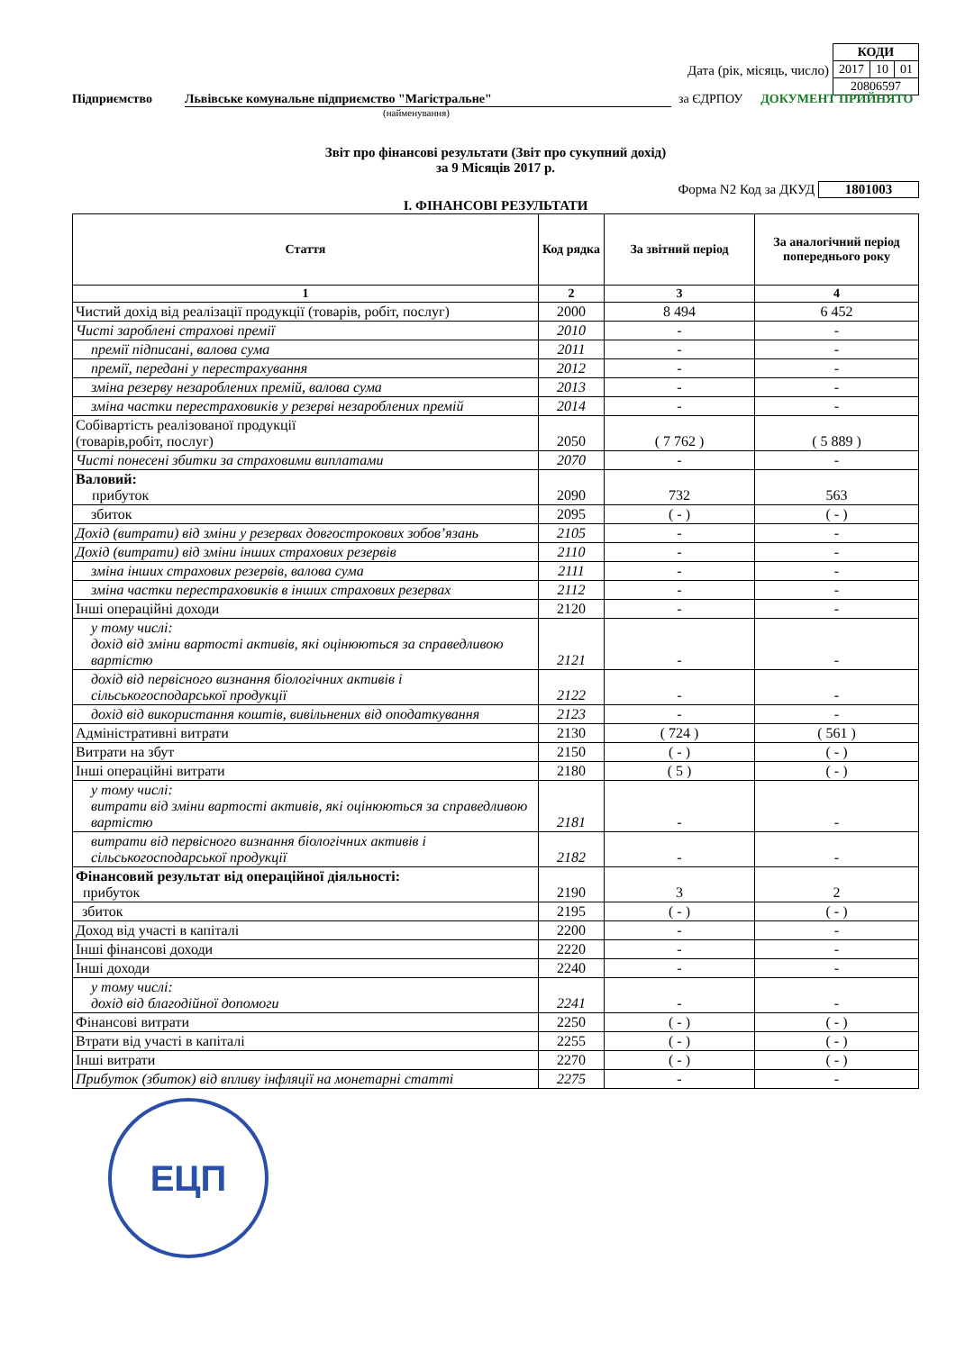Дата (рік, місяць, число)
| КОДИ | | |
| 2017 | 10 | 01 |
| 20806597 | | |
Підприємство Львівське комунальне підприємство "Магістральне" за ЄДРПОУ ДОКУМЕНТ ПРИЙНЯТО
(найменування)
Звіт про фінансові результати (Звіт про сукупний дохід)
за 9 Місяців 2017 р.
Форма N2 Код за ДКУД 1801003
І. ФІНАНСОВІ РЕЗУЛЬТАТИ
| Стаття | Код рядка | За звітний період | За аналогічний період попереднього року |
| --- | --- | --- | --- |
| 1 | 2 | 3 | 4 |
| Чистий дохід від реалізації продукції (товарів, робіт, послуг) | 2000 | 8 494 | 6 452 |
| Чисті зароблені страхові премії | 2010 | - | - |
| премії підписані, валова сума | 2011 | - | - |
| премії, передані у перестрахування | 2012 | - | - |
| зміна резерву незароблених премій, валова сума | 2013 | - | - |
| зміна частки перестраховиків у резерві незароблених премій | 2014 | - | - |
| Собівартість реалізованої продукції (товарів,робіт, послуг) | 2050 | ( 7 762 ) | ( 5 889 ) |
| Чисті понесені збитки за страховими виплатами | 2070 | - | - |
| Валовий: прибуток | 2090 | 732 | 563 |
| збиток | 2095 | ( - ) | ( - ) |
| Дохід (витрати) від зміни у резервах довгострокових зобов’язань | 2105 | - | - |
| Дохід (витрати) від зміни інших страхових резервів | 2110 | - | - |
| зміна інших страхових резервів, валова сума | 2111 | - | - |
| зміна частки перестраховиків в інших страхових резервах | 2112 | - | - |
| Інші операційні доходи | 2120 | - | - |
| у тому числі: дохід від зміни вартості активів, які оцінюються за справедливою вартістю | 2121 | - | - |
| дохід від первісного визнання біологічних активів і сільськогосподарської продукції | 2122 | - | - |
| дохід від використання коштів, вивільнених від оподаткування | 2123 | - | - |
| Адміністративні витрати | 2130 | ( 724 ) | ( 561 ) |
| Витрати на збут | 2150 | ( - ) | ( - ) |
| Інші операційні витрати | 2180 | ( 5 ) | ( - ) |
| у тому числі: витрати від зміни вартості активів, які оцінюються за справедливою вартістю | 2181 | - | - |
| витрати від первісного визнання біологічних активів і сільськогосподарської продукції | 2182 | - | - |
| Фінансовий результат від операційної діяльності: прибуток | 2190 | 3 | 2 |
| збиток | 2195 | ( - ) | ( - ) |
| Доход від участі в капіталі | 2200 | - | - |
| Інші фінансові доходи | 2220 | - | - |
| Інші доходи | 2240 | - | - |
| у тому числі: дохід від благодійної допомоги | 2241 | - | - |
| Фінансові витрати | 2250 | ( - ) | ( - ) |
| Втрати від участі в капіталі | 2255 | ( - ) | ( - ) |
| Інші витрати | 2270 | ( - ) | ( - ) |
| Прибуток (збиток) від впливу інфляції на монетарні статті | 2275 | - | - |
ЕЦП